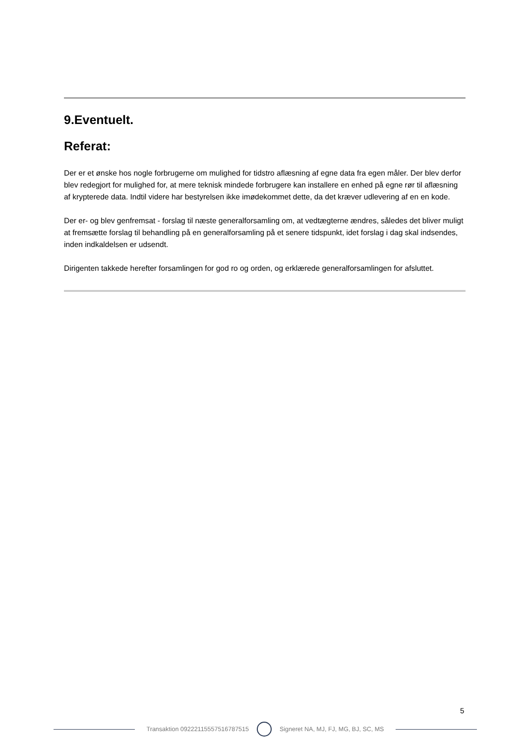9.Eventuelt.
Referat:
Der er et ønske hos nogle forbrugerne om mulighed for tidstro aflæsning af egne data fra egen måler. Der blev derfor blev redegjort for mulighed for, at mere teknisk mindede forbrugere kan installere en enhed på egne rør til aflæsning af krypterede data. Indtil videre har bestyrelsen ikke imødekommet dette, da det kræver udlevering af en en kode.
Der er- og blev genfremsat - forslag til næste generalforsamling om, at vedtægterne ændres, således det bliver muligt at fremsætte forslag til behandling på en generalforsamling på et senere tidspunkt, idet forslag i dag skal indsendes, inden indkaldelsen er udsendt.
Dirigenten takkede herefter forsamlingen for god ro og orden, og erklærede generalforsamlingen for afsluttet.
5
Transaktion 09222115557516787515
Signeret NA, MJ, FJ, MG, BJ, SC, MS